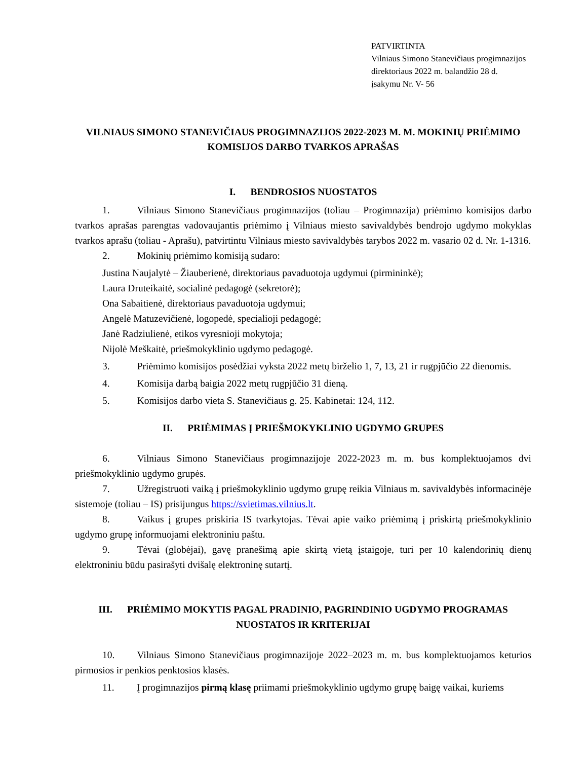PATVIRTINTA
Vilniaus Simono Stanevičiaus progimnazijos
direktoriaus 2022 m. balandžio 28 d.
įsakymu Nr. V- 56
VILNIAUS SIMONO STANEVIČIAUS PROGIMNAZIJOS 2022-2023 M. M. MOKINIŲ PRIĖMIMO KOMISIJOS DARBO TVARKOS APRAŠAS
I. BENDROSIOS NUOSTATOS
1. Vilniaus Simono Stanevičiaus progimnazijos (toliau – Progimnazija) priėmimo komisijos darbo tvarkos aprašas parengtas vadovaujantis priėmimo į Vilniaus miesto savivaldybės bendrojo ugdymo mokyklas tvarkos aprašu (toliau - Aprašu), patvirtintu Vilniaus miesto savivaldybės tarybos 2022 m. vasario 02 d. Nr. 1-1316.
2. Mokinių priėmimo komisiją sudaro:
Justina Naujalytė – Žiauberienė, direktoriaus pavaduotoja ugdymui (pirmininkė);
Laura Druteikaitė, socialinė pedagogė (sekretorė);
Ona Sabaitienė, direktoriaus pavaduotoja ugdymui;
Angelė Matuzevičienė, logopedė, specialioji pedagogė;
Janė Radziulienė, etikos vyresnioji mokytoja;
Nijolė Meškaitė, priešmokyklinio ugdymo pedagogė.
3. Priėmimo komisijos posėdžiai vyksta 2022 metų birželio 1, 7, 13, 21 ir rugpjūčio 22 dienomis.
4. Komisija darbą baigia 2022 metų rugpjūčio 31 dieną.
5. Komisijos darbo vieta S. Stanevičiaus g. 25. Kabinetai: 124, 112.
II. PRIĖMIMAS Į PRIEŠMOKYKLINIO UGDYMO GRUPES
6. Vilniaus Simono Stanevičiaus progimnazijoje 2022-2023 m. m. bus komplektuojamos dvi priešmokyklinio ugdymo grupės.
7. Užregistruoti vaiką į priešmokyklinio ugdymo grupę reikia Vilniaus m. savivaldybės informacinėje sistemoje (toliau – IS) prisijungus https://svietimas.vilnius.lt.
8. Vaikus į grupes priskiria IS tvarkytojas. Tėvai apie vaiko priėmimą į priskirtą priešmokyklinio ugdymo grupę informuojami elektroniniu paštu.
9. Tėvai (globėjai), gavę pranešimą apie skirtą vietą įstaigoje, turi per 10 kalendorinių dienų elektroniniu būdu pasirašyti dvišalę elektroninę sutartį.
III. PRIĖMIMO MOKYTIS PAGAL PRADINIO, PAGRINDINIO UGDYMO PROGRAMAS NUOSTATOS IR KRITERIJAI
10. Vilniaus Simono Stanevičiaus progimnazijoje 2022–2023 m. m. bus komplektuojamos keturios pirmosios ir penkios penktosios klasės.
11. Į progimnazijos pirmą klasę priimami priešmokyklinio ugdymo grupę baigę vaikai, kuriems